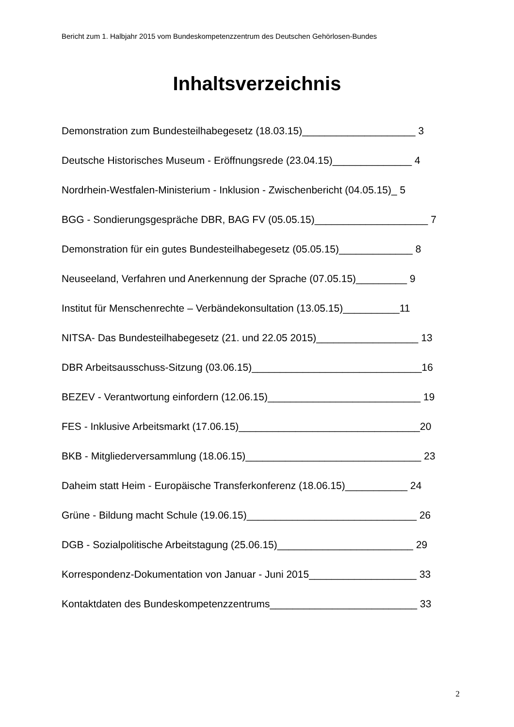Bericht zum 1. Halbjahr 2015 vom Bundeskompetenzzentrum des Deutschen Gehörlosen-Bundes
Inhaltsverzeichnis
Demonstration zum Bundesteilhabegesetz (18.03.15)____________________ 3
Deutsche Historisches Museum - Eröffnungsrede (23.04.15)______________ 4
Nordrhein-Westfalen-Ministerium - Inklusion - Zwischenbericht (04.05.15)_ 5
BGG - Sondierungsgespräche DBR, BAG FV (05.05.15)____________________ 7
Demonstration für ein gutes Bundesteilhabegesetz (05.05.15)_____________ 8
Neuseeland, Verfahren und Anerkennung der Sprache (07.05.15)_________ 9
Institut für Menschenrechte – Verbändekonsultation (13.05.15)__________11
NITSA- Das Bundesteilhabegesetz (21. und 22.05 2015)__________________ 13
DBR Arbeitsausschuss-Sitzung (03.06.15)______________________________16
BEZEV - Verantwortung einfordern (12.06.15)___________________________ 19
FES - Inklusive Arbeitsmarkt (17.06.15)________________________________20
BKB - Mitgliederversammlung (18.06.15)_______________________________ 23
Daheim statt Heim - Europäische Transferkonferenz (18.06.15)___________ 24
Grüne - Bildung macht Schule (19.06.15)______________________________ 26
DGB - Sozialpolitische Arbeitstagung (25.06.15)________________________ 29
Korrespondenz-Dokumentation von Januar - Juni 2015___________________ 33
Kontaktdaten des Bundeskompetenzzentrums__________________________ 33
2